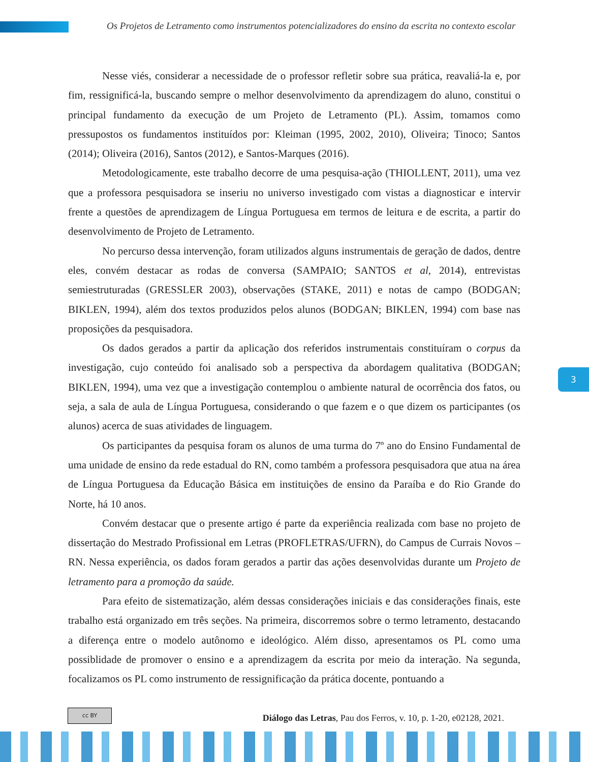Os Projetos de Letramento como instrumentos potencializadores do ensino da escrita no contexto escolar
Nesse viés, considerar a necessidade de o professor refletir sobre sua prática, reavaliá-la e, por fim, ressignificá-la, buscando sempre o melhor desenvolvimento da aprendizagem do aluno, constitui o principal fundamento da execução de um Projeto de Letramento (PL). Assim, tomamos como pressupostos os fundamentos instituídos por: Kleiman (1995, 2002, 2010), Oliveira; Tinoco; Santos (2014); Oliveira (2016), Santos (2012), e Santos-Marques (2016).
Metodologicamente, este trabalho decorre de uma pesquisa-ação (THIOLLENT, 2011), uma vez que a professora pesquisadora se inseriu no universo investigado com vistas a diagnosticar e intervir frente a questões de aprendizagem de Língua Portuguesa em termos de leitura e de escrita, a partir do desenvolvimento de Projeto de Letramento.
No percurso dessa intervenção, foram utilizados alguns instrumentais de geração de dados, dentre eles, convém destacar as rodas de conversa (SAMPAIO; SANTOS et al, 2014), entrevistas semiestruturadas (GRESSLER 2003), observações (STAKE, 2011) e notas de campo (BODGAN; BIKLEN, 1994), além dos textos produzidos pelos alunos (BODGAN; BIKLEN, 1994) com base nas proposições da pesquisadora.
Os dados gerados a partir da aplicação dos referidos instrumentais constituíram o corpus da investigação, cujo conteúdo foi analisado sob a perspectiva da abordagem qualitativa (BODGAN; BIKLEN, 1994), uma vez que a investigação contemplou o ambiente natural de ocorrência dos fatos, ou seja, a sala de aula de Língua Portuguesa, considerando o que fazem e o que dizem os participantes (os alunos) acerca de suas atividades de linguagem.
Os participantes da pesquisa foram os alunos de uma turma do 7º ano do Ensino Fundamental de uma unidade de ensino da rede estadual do RN, como também a professora pesquisadora que atua na área de Língua Portuguesa da Educação Básica em instituições de ensino da Paraíba e do Rio Grande do Norte, há 10 anos.
Convém destacar que o presente artigo é parte da experiência realizada com base no projeto de dissertação do Mestrado Profissional em Letras (PROFLETRAS/UFRN), do Campus de Currais Novos – RN. Nessa experiência, os dados foram gerados a partir das ações desenvolvidas durante um Projeto de letramento para a promoção da saúde.
Para efeito de sistematização, além dessas considerações iniciais e das considerações finais, este trabalho está organizado em três seções. Na primeira, discorremos sobre o termo letramento, destacando a diferença entre o modelo autônomo e ideológico. Além disso, apresentamos os PL como uma possiblidade de promover o ensino e a aprendizagem da escrita por meio da interação. Na segunda, focalizamos os PL como instrumento de ressignificação da prática docente, pontuando a
3
cc BY
Diálogo das Letras, Pau dos Ferros, v. 10, p. 1-20, e02128, 2021.